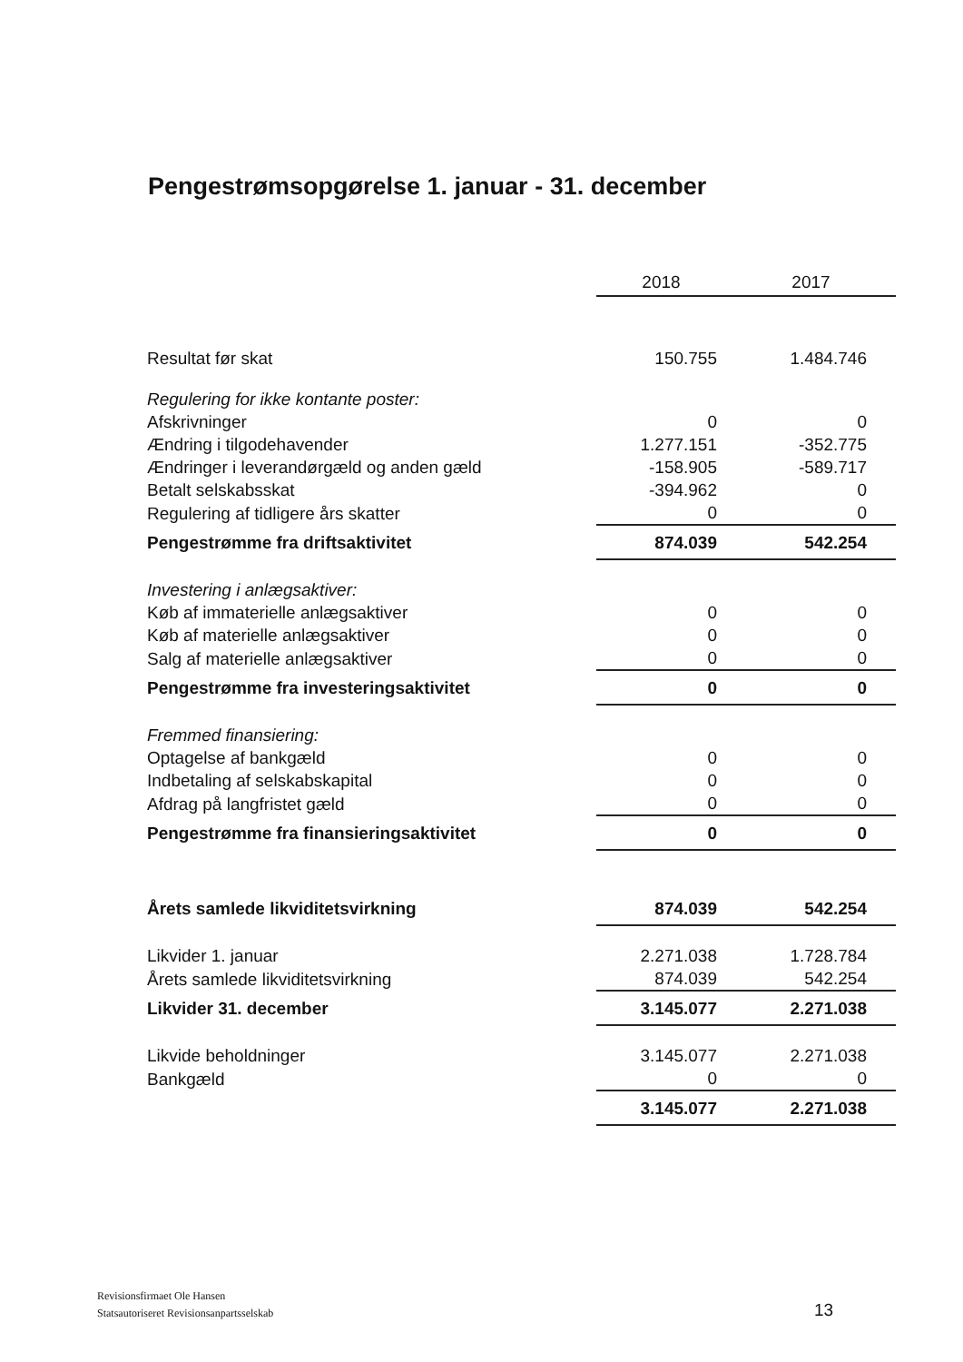Pengestrømsopgørelse 1. januar - 31. december
| | 2018 | 2017 |
| Resultat før skat | 150.755 | 1.484.746 |
| Regulering for ikke kontante poster: | | |
| Afskrivninger | 0 | 0 |
| Ændring i tilgodehavender | 1.277.151 | -352.775 |
| Ændringer i leverandørgæld og anden gæld | -158.905 | -589.717 |
| Betalt selskabsskat | -394.962 | 0 |
| Regulering af tidligere års skatter | 0 | 0 |
| Pengestrømme fra driftsaktivitet | 874.039 | 542.254 |
| Investering i anlægsaktiver: | | |
| Køb af immaterielle anlægsaktiver | 0 | 0 |
| Køb af materielle anlægsaktiver | 0 | 0 |
| Salg af materielle anlægsaktiver | 0 | 0 |
| Pengestrømme fra investeringsaktivitet | 0 | 0 |
| Fremmed finansiering: | | |
| Optagelse af bankgæld | 0 | 0 |
| Indbetaling af selskabskapital | 0 | 0 |
| Afdrag på langfristet gæld | 0 | 0 |
| Pengestrømme fra finansieringsaktivitet | 0 | 0 |
| Årets samlede likviditetsvirkning | 874.039 | 542.254 |
| Likvider 1. januar | 2.271.038 | 1.728.784 |
| Årets samlede likviditetsvirkning | 874.039 | 542.254 |
| Likvider 31. december | 3.145.077 | 2.271.038 |
| Likvide beholdninger | 3.145.077 | 2.271.038 |
| Bankgæld | 0 | 0 |
| | 3.145.077 | 2.271.038 |
Revisionsfirmaet Ole Hansen
Statsautoriseret Revisionsanpartsselskab
13